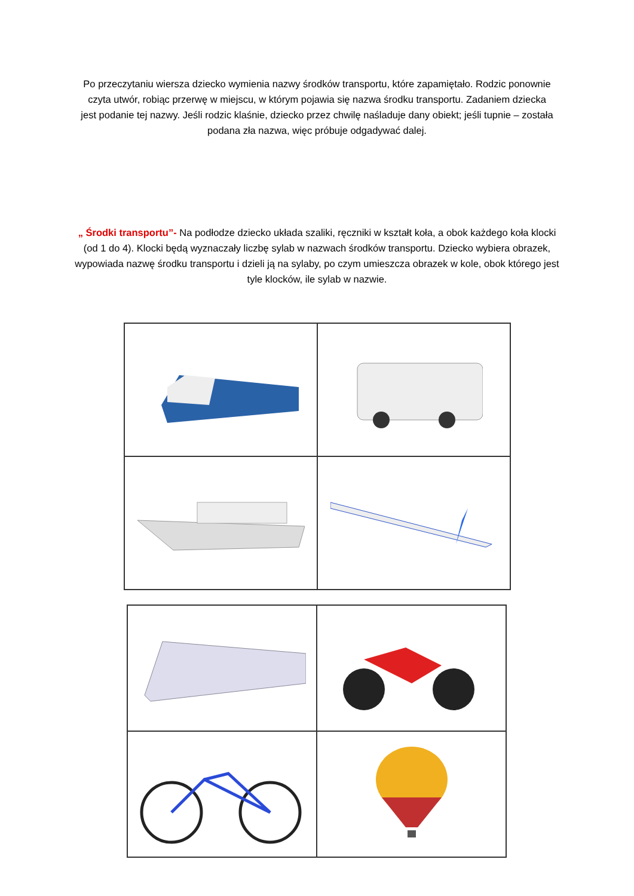Po przeczytaniu wiersza dziecko wymienia nazwy środków transportu, które zapamiętało. Rodzic ponownie czyta utwór, robiąc przerwę w miejscu, w którym pojawia się nazwa środku transportu. Zadaniem dziecka jest podanie tej nazwy. Jeśli rodzic klaśnie, dziecko przez chwilę naśladuje dany obiekt; jeśli tupnie – została podana zła nazwa, więc próbuje odgadywać dalej.
„ Środki transportu”- Na podłodze dziecko układa szaliki, ręczniki w kształt koła, a obok każdego koła klocki (od 1 do 4). Klocki będą wyznaczały liczbę sylab w nazwach środków transportu. Dziecko wybiera obrazek, wypowiada nazwę środku transportu i dzieli ją na sylaby, po czym umieszcza obrazek w kole, obok którego jest tyle klocków, ile sylab w nazwie.